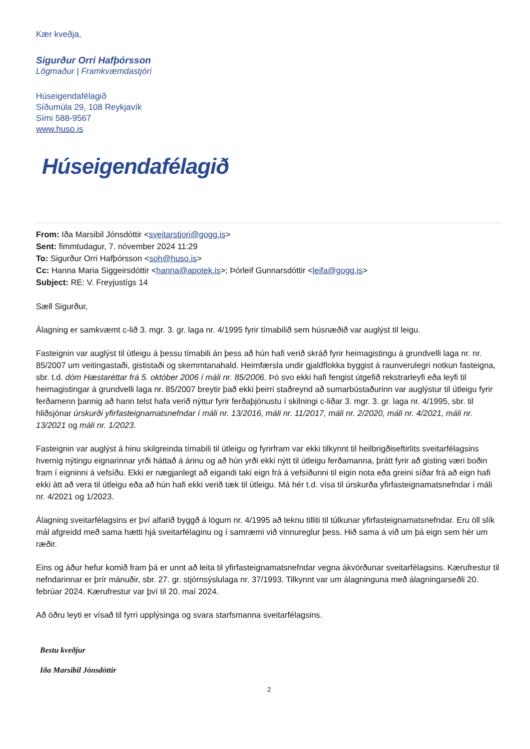Kær kveðja,
Sigurður Orri Hafþórsson
Lögmaður | Framkvæmdastjóri
Húseigendafélagið
Síðumúla 29, 108 Reykjavík
Sími 588-9567
www.huso.is
Húseigendafélagið
From: Iða Marsibil Jónsdóttir <sveitarstjori@gogg.is>
Sent: fimmtudagur, 7. nóvember 2024 11:29
To: Sigurður Orri Hafþórsson <soh@huso.is>
Cc: Hanna Maria Siggeirsdóttir <hanna@apotek.is>; Þórleif Gunnarsdóttir <leifa@gogg.is>
Subject: RE: V. Freyjustígs 14
Sæll Sigurður,
Álagning er samkvæmt c-lið 3. mgr. 3. gr. laga nr. 4/1995 fyrir tímabilið sem húsnæðið var auglýst til leigu.
Fasteignin var auglýst til útleigu á þessu tímabili án þess að hún hafi verið skráð fyrir heimagistingu á grundvelli laga nr. nr. 85/2007 um veitingastaði, gististaði og skemmtanahald. Heimfærsla undir gjaldflokka byggist á raunverulegri notkun fasteigna, sbr. t.d. dóm Hæstaréttar frá 5. október 2006 í máli nr. 85/2006. Þó svo ekki hafi fengist útgefið rekstrarleyfi eða leyfi til heimagistingar á grundvelli laga nr. 85/2007 breytir það ekki þeirri staðreynd að sumarbústaðurinn var auglýstur til útleigu fyrir ferðamenn þannig að hann telst hafa verið nýttur fyrir ferðaþjónustu í skilningi c-liðar 3. mgr. 3. gr. laga nr. 4/1995, sbr. til hliðsjónar úrskurði yfirfasteignamatsnefndar í máli nr. 13/2016, máli nr. 11/2017, máli nr. 2/2020, máli nr. 4/2021, máli nr. 13/2021 og máli nr. 1/2023.
Fasteignin var auglýst á hinu skilgreinda tímabili til útleigu og fyrirfram var ekki tilkynnt til heilbrigðiseftirlits sveitarfélagsins hvernig nýtingu eignarinnar yrði háttað á árinu og að hún yrði ekki nýtt til útleigu ferðamanna, þrátt fyrir að gisting væri boðin fram í eigninni á vefsíðu. Ekki er nægjanlegt að eigandi taki eign frá á vefsíðunni til eigin nota eða greini síðar frá að eign hafi ekki átt að vera til útleigu eða að hún hafi ekki verið tæk til útleigu. Má hér t.d. vísa til úrskurða yfirfasteignamatsnefndar í máli nr. 4/2021 og 1/2023.
Álagning sveitarfélagsins er því alfarið byggð á lögum nr. 4/1995 að teknu tilliti til túlkunar yfirfasteignamatsnefndar. Eru öll slík mál afgreidd með sama hætti hjá sveitarfélaginu og í samræmi við vinnureglur þess. Hið sama á við um þá eign sem hér um ræðir.
Eins og áður hefur komið fram þá er unnt að leita til yfirfasteignamatsnefndar vegna ákvörðunar sveitarfélagsins. Kærufrestur til nefndarinnar er þrír mánuðir, sbr. 27. gr. stjórnsýslulaga nr. 37/1993. Tilkynnt var um álagninguna með álagningarseðli 20. febrúar 2024. Kærufrestur var því til 20. maí 2024.
Að öðru leyti er vísað til fyrri upplýsinga og svara starfsmanna sveitarfélagsins.
Bestu kveðjur
Iða Marsibil Jónsdóttir
2